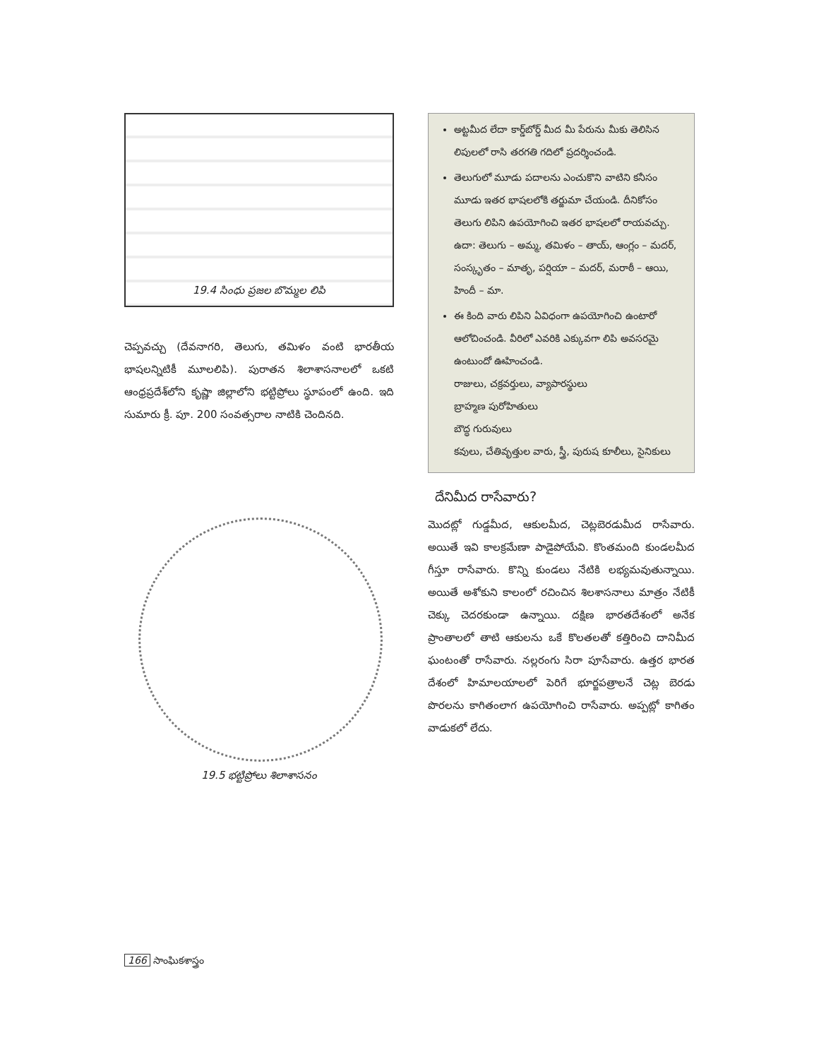19.4 సింధు ప్రజల బొమ్మల లిపి
చెప్పవచ్చు (దేవనాగరి, తెలుగు, తమిళం వంటి భారతీయ భాషలన్నిటికీ మూలలిపి). పురాతన శిలాశాసనాలలో ఒకటి ఆంధ్రప్రదేశ్‌లోని కృష్ణా జిల్లాలోని భట్టిప్రోలు స్థూపంలో ఉంది. ఇది సుమారు క్రీ. పూ. 200 సంవత్సరాల నాటికి చెందినది.
19.5 భట్టిప్రోలు శిలాశాసనం
అట్టమీద లేదా కార్డ్‌బోర్డ్ మీద మీ పేరును మీకు తెలిసిన లిపులలో రాసి తరగతి గదిలో ప్రదర్శించండి.
తెలుగులో మూడు పదాలను ఎంచుకొని వాటిని కనీసం మూడు ఇతర భాషలలోకి తర్జుమా చేయండి. దీనికోసం తెలుగు లిపిని ఉపయోగించి ఇతర భాషలలో రాయవచ్చు.
ఉదా: తెలుగు – అమ్మ, తమిళం – తాయ్, ఆంగ్లం – మదర్, సంస్కృతం – మాతృ, పర్షియా – మదర్, మరాఠీ – ఆయి, హిందీ – మా.
ఈ కింది వారు లిపిని ఏవిధంగా ఉపయోగించి ఉంటారో ఆలోచించండి. వీరిలో ఎవరికి ఎక్కువగా లిపి అవసరమై ఉంటుందో ఊహించండి.
రాజులు, చక్రవర్తులు, వ్యాపారస్థులు
బ్రాహ్మణ పురోహితులు
బౌద్ధ గురువులు
కవులు, చేతివృత్తుల వారు, స్త్రీ, పురుష కూలీలు, సైనికులు
దేనిమీద రాసేవారు?
మొదట్లో గుడ్డమీద, ఆకులమీద, చెట్లబెరడుమీద రాసేవారు. అయితే ఇవి కాలక్రమేణా పాడైపోయేవి. కొంతమంది కుండలమీద గీస్తూ రాసేవారు. కొన్ని కుండలు నేటికి లభ్యమవుతున్నాయి. అయితే అశోకుని కాలంలో రచించిన శిలశాసనాలు మాత్రం నేటికీ చెక్కు చెదరకుండా ఉన్నాయి. దక్షిణ భారతదేశంలో అనేక ప్రాంతాలలో తాటి ఆకులను ఒకే కొలతలతో కత్తిరించి దానిమీద ఘంటంతో రాసేవారు. నల్లరంగు సిరా పూసేవారు. ఉత్తర భారత దేశంలో హిమాలయాలలో పెరిగే భూర్జపత్రాలనే చెట్ల బెరడు పొరలను కాగితంలాగ ఉపయోగించి రాసేవారు. అప్పట్లో కాగితం వాడుకలో లేదు.
166 సాంఘికశాస్త్రం